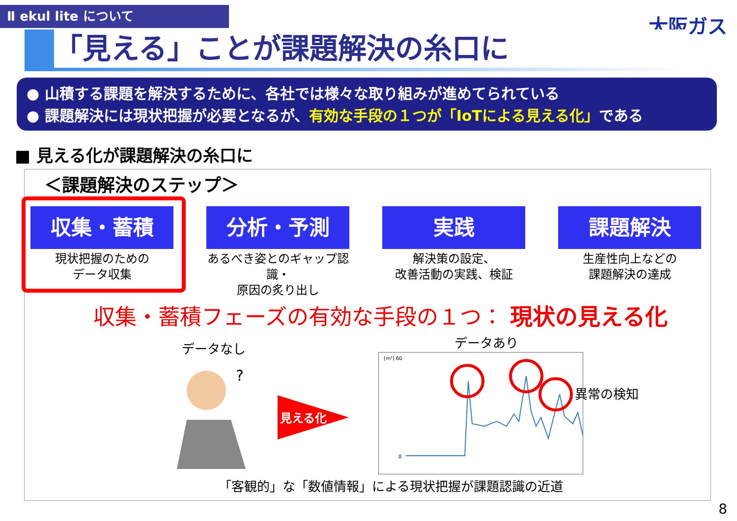Ⅱ ekul lite について 大阪ガス 「見える」ことが課題解決の糸口に
● 山積する課題を解決するために、各社では様々な取り組みが進めてられている
● 課題解決には現状把握が必要となるが、有効な手段の１つが「IoTによる見える化」である
■ 見える化が課題解決の糸口に
＜課題解決のステップ＞
収集・蓄積
現状把握のための
データ収集
分析・予測
あるべき姿とのギャップ認識・
原因の炙り出し
実践
解決策の設定、
改善活動の実践、検証
課題解決
生産性向上などの
課題解決の達成
収集・蓄積フェーズの有効な手段の１つ： 現状の見える化
データなし データあり
異常の検知
?
見える化
[m³] 60
0
「客観的」な「数値情報」による現状把握が課題認識の近道
8